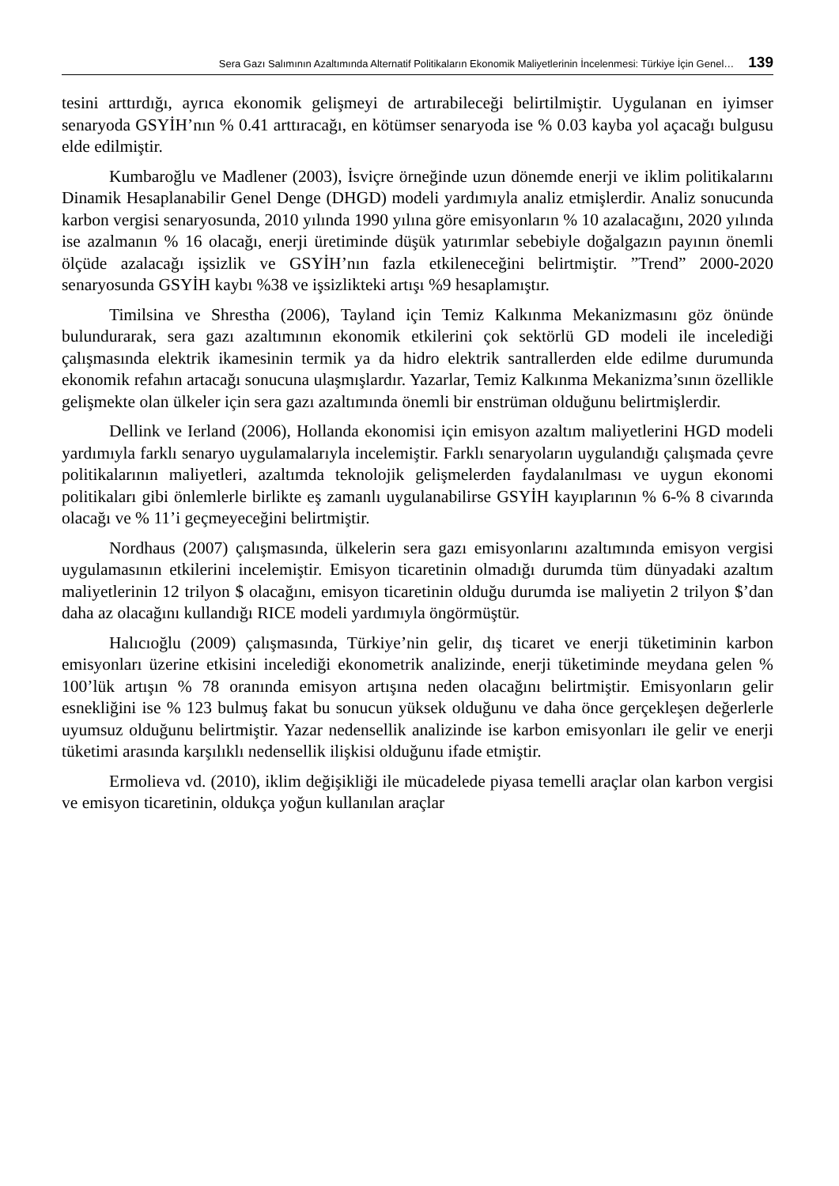Sera Gazı Salımının Azaltımında Alternatif Politikaların Ekonomik Maliyetlerinin İncelenmesi: Türkiye İçin Genel… 139
tesini arttırdığı, ayrıca ekonomik gelişmeyi de artırabileceği belirtilmiştir. Uygulanan en iyimser senaryoda GSYİH’nın % 0.41 arttıracağı, en kötümser senaryoda ise % 0.03 kayba yol açacağı bulgusu elde edilmiştir.
Kumbaroğlu ve Madlener (2003), İsviçre örneğinde uzun dönemde enerji ve iklim politikalarını Dinamik Hesaplanabilir Genel Denge (DHGD) modeli yardımıyla analiz etmişlerdir. Analiz sonucunda karbon vergisi senaryosunda, 2010 yılında 1990 yılına göre emisyonların % 10 azalacağını, 2020 yılında ise azalmanın % 16 olacağı, enerji üretiminde düşük yatırımlar sebebiyle doğalgazın payının önemli ölçüde azalacağı işsizlik ve GSYİH’nın fazla etkileneceğini belirtmiştir. ”Trend” 2000-2020 senaryosunda GSYİH kaybı %38 ve işsizlikteki artışı %9 hesaplamıştır.
Timilsina ve Shrestha (2006), Tayland için Temiz Kalkınma Mekanizmasını göz önünde bulundurarak, sera gazı azaltımının ekonomik etkilerini çok sektörlü GD modeli ile incelediği çalışmasında elektrik ikamesinin termik ya da hidro elektrik santrallerden elde edilme durumunda ekonomik refahın artacağı sonucuna ulaşmışlardır. Yazarlar, Temiz Kalkınma Mekanizma’sının özellikle gelişmekte olan ülkeler için sera gazı azaltımında önemli bir enstrüman olduğunu belirtmişlerdir.
Dellink ve Ierland (2006), Hollanda ekonomisi için emisyon azaltım maliyetlerini HGD modeli yardımıyla farklı senaryo uygulamalarıyla incelemiştir. Farklı senaryoların uygulandığı çalışmada çevre politikalarının maliyetleri, azaltımda teknolojik gelişmelerden faydalanılması ve uygun ekonomi politikaları gibi önlemlerle birlikte eş zamanlı uygulanabilirse GSYİH kayıplarının % 6-% 8 civarında olacağı ve % 11’i geçmeyeceğini belirtmiştir.
Nordhaus (2007) çalışmasında, ülkelerin sera gazı emisyonlarını azaltımında emisyon vergisi uygulamasının etkilerini incelemiştir. Emisyon ticaretinin olmadığı durumda tüm dünyadaki azaltım maliyetlerinin 12 trilyon $ olacağını, emisyon ticaretinin olduğu durumda ise maliyetin 2 trilyon $’dan daha az olacağını kullandığı RICE modeli yardımıyla öngörmüştür.
Halıcıoğlu (2009) çalışmasında, Türkiye’nin gelir, dış ticaret ve enerji tüketiminin karbon emisyonları üzerine etkisini incelediği ekonometrik analizinde, enerji tüketiminde meydana gelen % 100’lük artışın % 78 oranında emisyon artışına neden olacağını belirtmiştir. Emisyonların gelir esnekliğini ise % 123 bulmuş fakat bu sonucun yüksek olduğunu ve daha önce gerçekleşen değerlerle uyumsuz olduğunu belirtmiştir. Yazar nedensellik analizinde ise karbon emisyonları ile gelir ve enerji tüketimi arasında karşılıklı nedensellik ilişkisi olduğunu ifade etmiştir.
Ermolieva vd. (2010), iklim değişikliği ile mücadelede piyasa temelli araçlar olan karbon vergisi ve emisyon ticaretinin, oldukça yoğun kullanılan araçlar